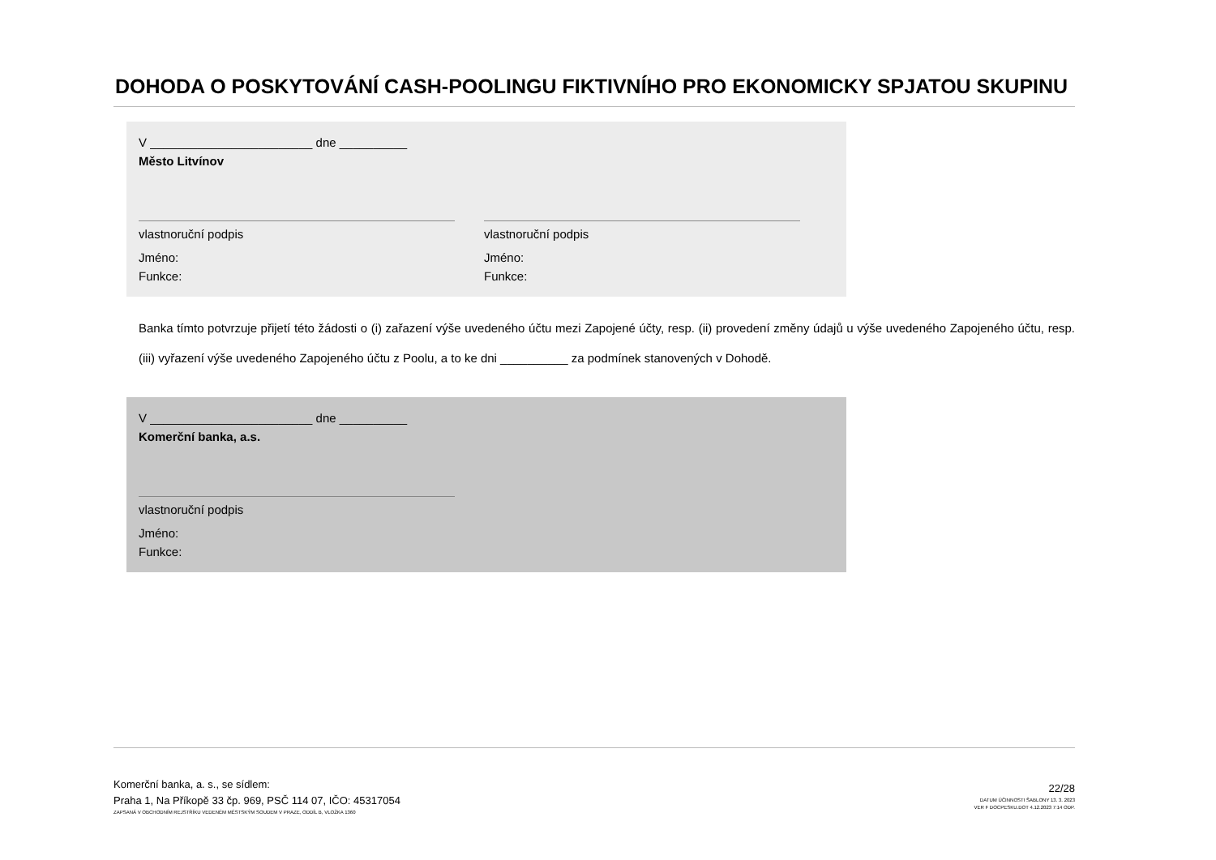DOHODA O POSKYTOVÁNÍ CASH-POOLINGU FIKTIVNÍHO PRO EKONOMICKY SPJATOU SKUPINU
V ________________________ dne __________
Město Litvínov
vlastnoruční podpis
Jméno:
Funkce:
vlastnoruční podpis
Jméno:
Funkce:
Banka tímto potvrzuje přijetí této žádosti o (i) zařazení výše uvedeného účtu mezi Zapojené účty, resp. (ii) provedení změny údajů u výše uvedeného Zapojeného účtu, resp. (iii) vyřazení výše uvedeného Zapojeného účtu z Poolu, a to ke dni __________ za podmínek stanovených v Dohodě.
V ________________________ dne __________
Komerční banka, a.s.
vlastnoruční podpis
Jméno:
Funkce:
Komerční banka, a. s., se sídlem:
Praha 1, Na Příkopě 33 čp. 969, PSČ 114 07, IČO: 45317054
ZAPSANÁ V OBCHODNÍM REJSTŘÍKU VEDENÉM MĚSTSKÝM SOUDEM V PRAZE, ODDÍL B, VLOŽKA 1360
22/28
DATUM ÚČINNOSTI ŠABLONY 13. 3. 2023
VER F DOCPESKU.DOT 4.12.2023 7:14 ODP.